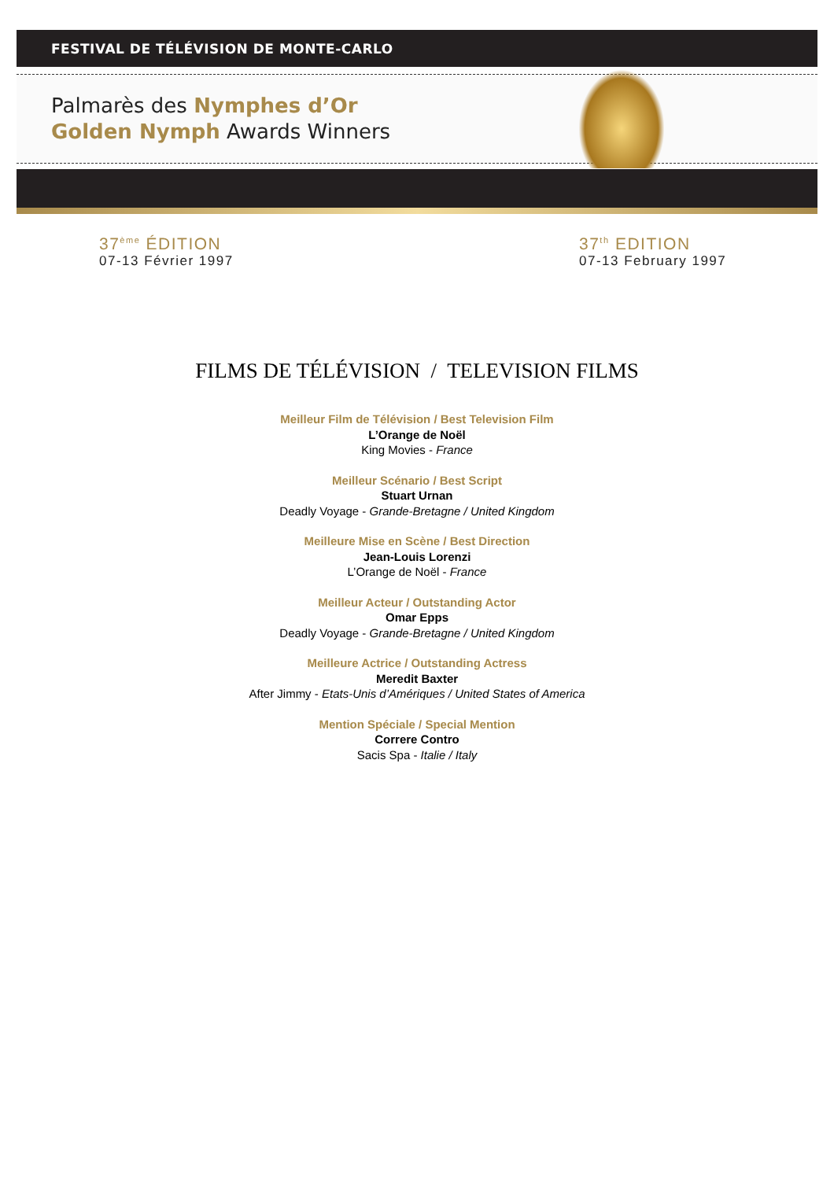FESTIVAL DE TÉLÉVISION DE MONTE-CARLO
Palmarès des Nymphes d’Or
Golden Nymph Awards Winners
37<sup>ème</sup> ÉDITION
07-13 Février 1997
37<sup>th</sup> EDITION
07-13 February 1997
FILMS DE TÉLÉVISION / TELEVISION FILMS
Meilleur Film de Télévision / Best Television Film
L’Orange de Noël
King Movies - France
Meilleur Scénario / Best Script
Stuart Urnan
Deadly Voyage - Grande-Bretagne / United Kingdom
Meilleure Mise en Scène / Best Direction
Jean-Louis Lorenzi
L’Orange de Noël - France
Meilleur Acteur / Outstanding Actor
Omar Epps
Deadly Voyage - Grande-Bretagne / United Kingdom
Meilleure Actrice / Outstanding Actress
Meredit Baxter
After Jimmy - Etats-Unis d’Amériques / United States of America
Mention Spéciale / Special Mention
Correre Contro
Sacis Spa - Italie / Italy